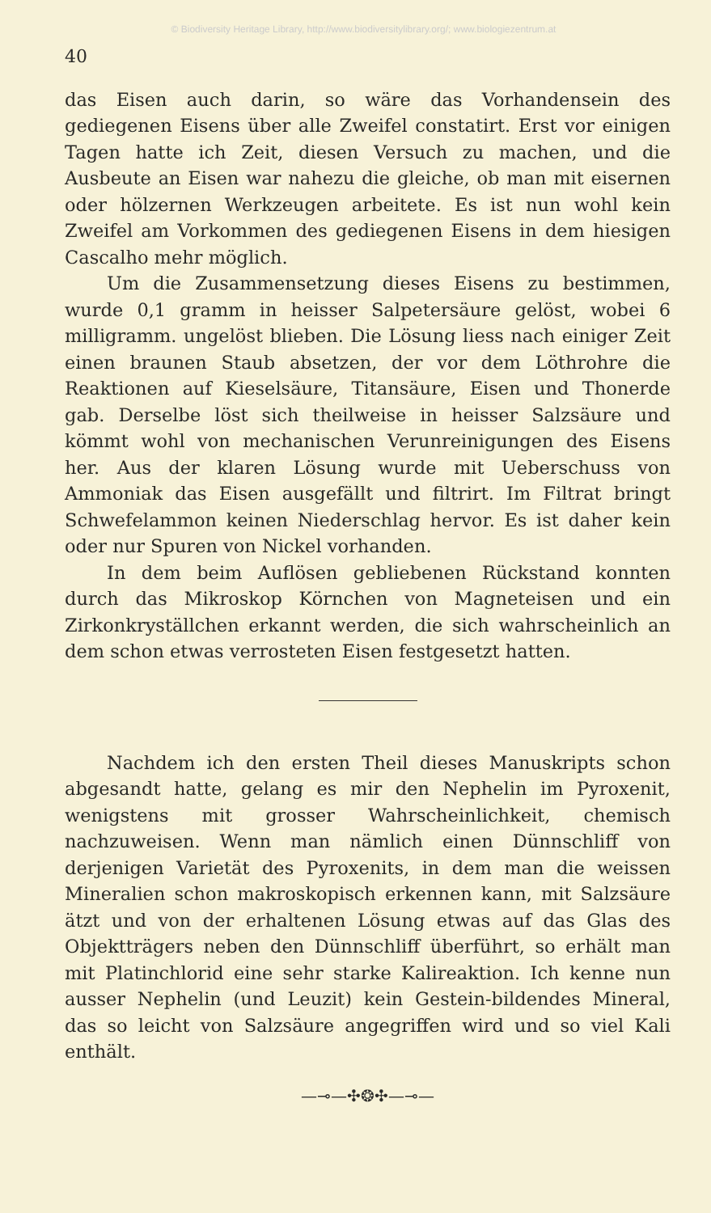© Biodiversity Heritage Library, http://www.biodiversitylibrary.org/; www.biologiezentrum.at
40
das Eisen auch darin, so wäre das Vorhandensein des gediegenen Eisens über alle Zweifel constatirt. Erst vor einigen Tagen hatte ich Zeit, diesen Versuch zu machen, und die Ausbeute an Eisen war nahezu die gleiche, ob man mit eisernen oder hölzernen Werkzeugen arbeitete. Es ist nun wohl kein Zweifel am Vorkommen des gediegenen Eisens in dem hiesigen Cascalho mehr möglich.
Um die Zusammensetzung dieses Eisens zu bestimmen, wurde 0,1 gramm in heisser Salpetersäure gelöst, wobei 6 milligramm. ungelöst blieben. Die Lösung liess nach einiger Zeit einen braunen Staub absetzen, der vor dem Löthrohre die Reaktionen auf Kieselsäure, Titansäure, Eisen und Thonerde gab. Derselbe löst sich theilweise in heisser Salzsäure und kömmt wohl von mechanischen Verunreinigungen des Eisens her. Aus der klaren Lösung wurde mit Ueberschuss von Ammoniak das Eisen ausgefällt und filtrirt. Im Filtrat bringt Schwefelammon keinen Niederschlag hervor. Es ist daher kein oder nur Spuren von Nickel vorhanden.
In dem beim Auflösen gebliebenen Rückstand konnten durch das Mikroskop Körnchen von Magneteisen und ein Zirkonkryställchen erkannt werden, die sich wahrscheinlich an dem schon etwas verrosteten Eisen festgesetzt hatten.
Nachdem ich den ersten Theil dieses Manuskripts schon abgesandt hatte, gelang es mir den Nephelin im Pyroxenit, wenigstens mit grosser Wahrscheinlichkeit, chemisch nachzuweisen. Wenn man nämlich einen Dünnschliff von derjenigen Varietät des Pyroxenits, in dem man die weissen Mineralien schon makroskopisch erkennen kann, mit Salzsäure ätzt und von der erhaltenen Lösung etwas auf das Glas des Objektträgers neben den Dünnschliff überführt, so erhält man mit Platinchlorid eine sehr starke Kalireaktion. Ich kenne nun ausser Nephelin (und Leuzit) kein Gestein-bildendes Mineral, das so leicht von Salzsäure angegriffen wird und so viel Kali enthält.
—⊸—✣❂✣—⊸—